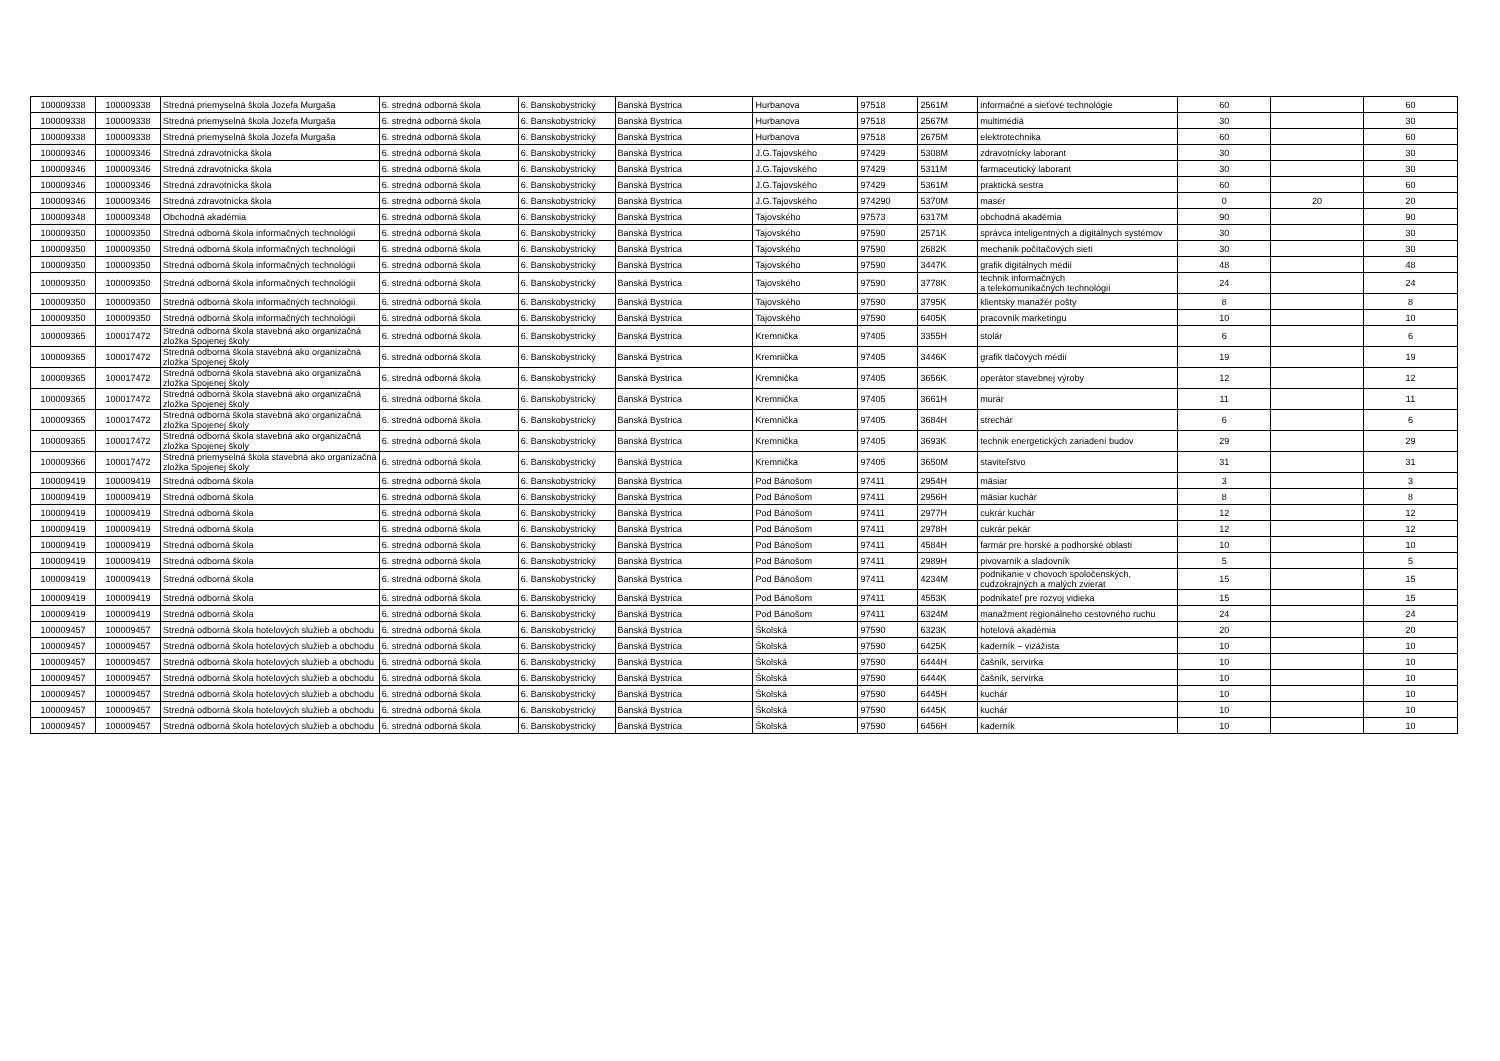| 100009338 | 100009338 | Stredná priemyselná škola Jozefa Murgaša | 6. stredná odborná škola | 6. Banskobystrický | Banská Bystrica | Hurbanova | 97518 | 2561M | informačné a sieťové technológie | 60 | | 60 |
| 100009338 | 100009338 | Stredná priemyselná škola Jozefa Murgaša | 6. stredná odborná škola | 6. Banskobystrický | Banská Bystrica | Hurbanova | 97518 | 2567M | multimédiá | 30 | | 30 |
| 100009338 | 100009338 | Stredná priemyselná škola Jozefa Murgaša | 6. stredná odborná škola | 6. Banskobystrický | Banská Bystrica | Hurbanova | 97518 | 2675M | elektrotechnika | 60 | | 60 |
| 100009346 | 100009346 | Stredná zdravotnícka škola | 6. stredná odborná škola | 6. Banskobystrický | Banská Bystrica | J.G.Tajovského | 97429 | 5308M | zdravotnícky laborant | 30 | | 30 |
| 100009346 | 100009346 | Stredná zdravotnícka škola | 6. stredná odborná škola | 6. Banskobystrický | Banská Bystrica | J.G.Tajovského | 97429 | 5311M | farmaceutický laborant | 30 | | 30 |
| 100009346 | 100009346 | Stredná zdravotnícka škola | 6. stredná odborná škola | 6. Banskobystrický | Banská Bystrica | J.G.Tajovského | 97429 | 5361M | praktická sestra | 60 | | 60 |
| 100009346 | 100009346 | Stredná zdravotnícka škola | 6. stredná odborná škola | 6. Banskobystrický | Banská Bystrica | J.G.Tajovského | 974290 | 5370M | masér | 0 | 20 | 20 |
| 100009348 | 100009348 | Obchodná akadémia | 6. stredná odborná škola | 6. Banskobystrický | Banská Bystrica | Tajovského | 97573 | 6317M | obchodná akadémia | 90 | | 90 |
| 100009350 | 100009350 | Stredná odborná škola informačných technológií | 6. stredná odborná škola | 6. Banskobystrický | Banská Bystrica | Tajovského | 97590 | 2571K | správca inteligentných a digitálnych systémov | 30 | | 30 |
| 100009350 | 100009350 | Stredná odborná škola informačných technológií | 6. stredná odborná škola | 6. Banskobystrický | Banská Bystrica | Tajovského | 97590 | 2682K | mechanik počítačových sietí | 30 | | 30 |
| 100009350 | 100009350 | Stredná odborná škola informačných technológií | 6. stredná odborná škola | 6. Banskobystrický | Banská Bystrica | Tajovského | 97590 | 3447K | grafik digitálnych médií | 48 | | 48 |
| 100009350 | 100009350 | Stredná odborná škola informačných technológií | 6. stredná odborná škola | 6. Banskobystrický | Banská Bystrica | Tajovského | 97590 | 3778K | technik informačných a telekomunikačných technológií | 24 | | 24 |
| 100009350 | 100009350 | Stredná odborná škola informačných technológií | 6. stredná odborná škola | 6. Banskobystrický | Banská Bystrica | Tajovského | 97590 | 3795K | klientsky manažér pošty | 8 | | 8 |
| 100009350 | 100009350 | Stredná odborná škola informačných technológií | 6. stredná odborná škola | 6. Banskobystrický | Banská Bystrica | Tajovského | 97590 | 6405K | pracovník marketingu | 10 | | 10 |
| 100009365 | 100017472 | Stredná odborná škola stavebná ako organizačná zložka Spojenej školy | 6. stredná odborná škola | 6. Banskobystrický | Banská Bystrica | Kremnička | 97405 | 3355H | stolár | 6 | | 6 |
| 100009365 | 100017472 | Stredná odborná škola stavebná ako organizačná zložka Spojenej školy | 6. stredná odborná škola | 6. Banskobystrický | Banská Bystrica | Kremnička | 97405 | 3446K | grafik tlačových médií | 19 | | 19 |
| 100009365 | 100017472 | Stredná odborná škola stavebná ako organizačná zložka Spojenej školy | 6. stredná odborná škola | 6. Banskobystrický | Banská Bystrica | Kremnička | 97405 | 3656K | operátor stavebnej výroby | 12 | | 12 |
| 100009365 | 100017472 | Stredná odborná škola stavebná ako organizačná zložka Spojenej školy | 6. stredná odborná škola | 6. Banskobystrický | Banská Bystrica | Kremnička | 97405 | 3661H | murár | 11 | | 11 |
| 100009365 | 100017472 | Stredná odborná škola stavebná ako organizačná zložka Spojenej školy | 6. stredná odborná škola | 6. Banskobystrický | Banská Bystrica | Kremnička | 97405 | 3684H | strechár | 6 | | 6 |
| 100009365 | 100017472 | Stredná odborná škola stavebná ako organizačná zložka Spojenej školy | 6. stredná odborná škola | 6. Banskobystrický | Banská Bystrica | Kremnička | 97405 | 3693K | technik energetických zariadení budov | 29 | | 29 |
| 100009366 | 100017472 | Stredná priemyselná škola stavebná ako organizačná zložka Spojenej školy | 6. stredná odborná škola | 6. Banskobystrický | Banská Bystrica | Kremnička | 97405 | 3650M | staviteľstvo | 31 | | 31 |
| 100009419 | 100009419 | Stredná odborná škola | 6. stredná odborná škola | 6. Banskobystrický | Banská Bystrica | Pod Bánošom | 97411 | 2954H | mäsiar | 3 | | 3 |
| 100009419 | 100009419 | Stredná odborná škola | 6. stredná odborná škola | 6. Banskobystrický | Banská Bystrica | Pod Bánošom | 97411 | 2956H | mäsiar kuchár | 8 | | 8 |
| 100009419 | 100009419 | Stredná odborná škola | 6. stredná odborná škola | 6. Banskobystrický | Banská Bystrica | Pod Bánošom | 97411 | 2977H | cukrár kuchár | 12 | | 12 |
| 100009419 | 100009419 | Stredná odborná škola | 6. stredná odborná škola | 6. Banskobystrický | Banská Bystrica | Pod Bánošom | 97411 | 2978H | cukrár pekár | 12 | | 12 |
| 100009419 | 100009419 | Stredná odborná škola | 6. stredná odborná škola | 6. Banskobystrický | Banská Bystrica | Pod Bánošom | 97411 | 4584H | farmár pre horské a podhorské oblasti | 10 | | 10 |
| 100009419 | 100009419 | Stredná odborná škola | 6. stredná odborná škola | 6. Banskobystrický | Banská Bystrica | Pod Bánošom | 97411 | 2989H | pivovarník a sladovník | 5 | | 5 |
| 100009419 | 100009419 | Stredná odborná škola | 6. stredná odborná škola | 6. Banskobystrický | Banská Bystrica | Pod Bánošom | 97411 | 4234M | podnikanie v chovoch spoločenských, cudzokrajných a malých zvierat | 15 | | 15 |
| 100009419 | 100009419 | Stredná odborná škola | 6. stredná odborná škola | 6. Banskobystrický | Banská Bystrica | Pod Bánošom | 97411 | 4553K | podnikateľ pre rozvoj vidieka | 15 | | 15 |
| 100009419 | 100009419 | Stredná odborná škola | 6. stredná odborná škola | 6. Banskobystrický | Banská Bystrica | Pod Bánošom | 97411 | 6324M | manažment regionálneho cestovného ruchu | 24 | | 24 |
| 100009457 | 100009457 | Stredná odborná škola hotelových služieb a obchodu | 6. stredná odborná škola | 6. Banskobystrický | Banská Bystrica | Školská | 97590 | 6323K | hotelová akadémia | 20 | | 20 |
| 100009457 | 100009457 | Stredná odborná škola hotelových služieb a obchodu | 6. stredná odborná škola | 6. Banskobystrický | Banská Bystrica | Školská | 97590 | 6425K | kaderník – vizážista | 10 | | 10 |
| 100009457 | 100009457 | Stredná odborná škola hotelových služieb a obchodu | 6. stredná odborná škola | 6. Banskobystrický | Banská Bystrica | Školská | 97590 | 6444H | čašník, servírka | 10 | | 10 |
| 100009457 | 100009457 | Stredná odborná škola hotelových služieb a obchodu | 6. stredná odborná škola | 6. Banskobystrický | Banská Bystrica | Školská | 97590 | 6444K | čašník, servírka | 10 | | 10 |
| 100009457 | 100009457 | Stredná odborná škola hotelových služieb a obchodu | 6. stredná odborná škola | 6. Banskobystrický | Banská Bystrica | Školská | 97590 | 6445H | kuchár | 10 | | 10 |
| 100009457 | 100009457 | Stredná odborná škola hotelových služieb a obchodu | 6. stredná odborná škola | 6. Banskobystrický | Banská Bystrica | Školská | 97590 | 6445K | kuchár | 10 | | 10 |
| 100009457 | 100009457 | Stredná odborná škola hotelových služieb a obchodu | 6. stredná odborná škola | 6. Banskobystrický | Banská Bystrica | Školská | 97590 | 6456H | kaderník | 10 | | 10 |